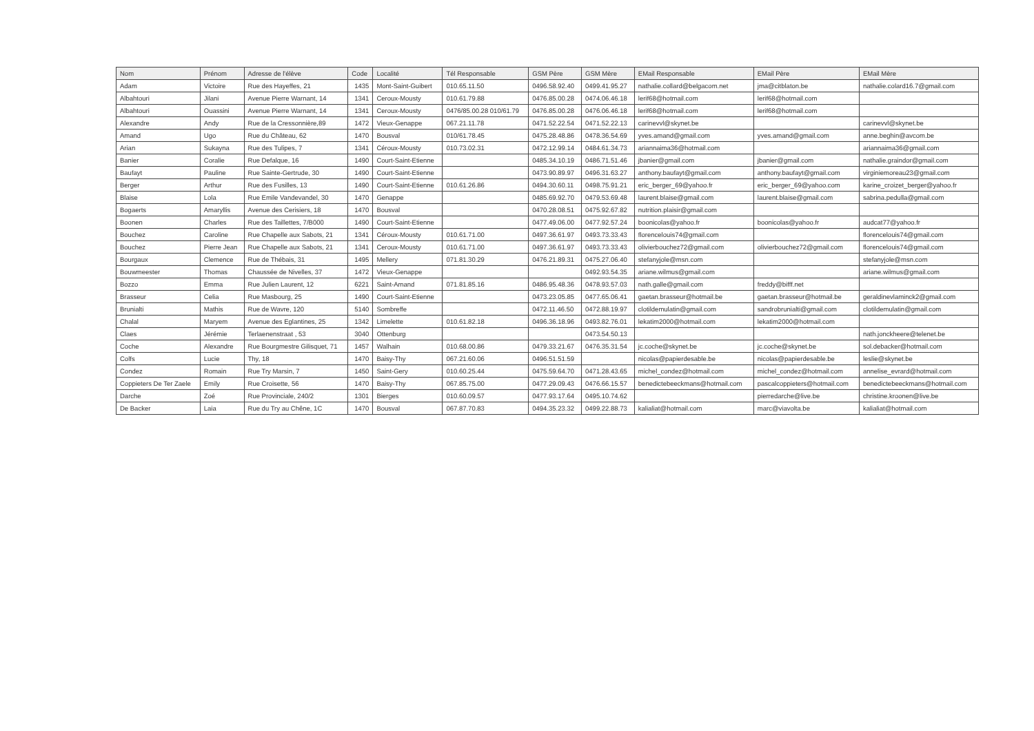| Nom | Prénom | Adresse de l'élève | Code | Localité | Tél Responsable | GSM Père | GSM Mère | EMail Responsable | EMail Père | EMail Mère |
| --- | --- | --- | --- | --- | --- | --- | --- | --- | --- | --- |
| Adam | Victoire | Rue des Hayeffes, 21 | 1435 | Mont-Saint-Guibert | 010.65.11.50 | 0496.58.92.40 | 0499.41.95.27 | nathalie.collard@belgacom.net | jma@citblaton.be | nathalie.colard16.7@gmail.com |
| Albahtouri | Jilani | Avenue Pierre Warnant, 14 | 1341 | Ceroux-Mousty | 010.61.79.88 | 0476.85.00.28 | 0474.06.46.18 | lerif68@hotmail.com | lerif68@hotmail.com | |
| Albahtouri | Ouassini | Avenue Pierre Warnant, 14 | 1341 | Ceroux-Mousty | 0476/85.00.28 010/61.79 | 0476.85.00.28 | 0476.06.46.18 | lerif68@hotmail.com | lerif68@hotmail.com | |
| Alexandre | Andy | Rue de la Cressonnière,89 | 1472 | Vieux-Genappe | 067.21.11.78 | 0471.52.22.54 | 0471.52.22.13 | carinevvl@skynet.be | | carinevvl@skynet.be |
| Amand | Ugo | Rue du Château, 62 | 1470 | Bousval | 010/61.78.45 | 0475.28.48.86 | 0478.36.54.69 | yves.amand@gmail.com | yves.amand@gmail.com | anne.beghin@avcom.be |
| Arian | Sukayna | Rue des Tulipes, 7 | 1341 | Céroux-Mousty | 010.73.02.31 | 0472.12.99.14 | 0484.61.34.73 | ariannaima36@hotmail.com | | ariannaima36@gmail.com |
| Banier | Coralie | Rue Defalque, 16 | 1490 | Court-Saint-Etienne | | 0485.34.10.19 | 0486.71.51.46 | jbanier@gmail.com | jbanier@gmail.com | nathalie.graindor@gmail.com |
| Baufayt | Pauline | Rue Sainte-Gertrude, 30 | 1490 | Court-Saint-Etienne | | 0473.90.89.97 | 0496.31.63.27 | anthony.baufayt@gmail.com | anthony.baufayt@gmail.com | virginiemoreau23@gmail.com |
| Berger | Arthur | Rue des Fusilles, 13 | 1490 | Court-Saint-Etienne | 010.61.26.86 | 0494.30.60.11 | 0498.75.91.21 | eric_berger_69@yahoo.fr | eric_berger_69@yahoo.com | karine_croizet_berger@yahoo.fr |
| Blaise | Lola | Rue Emile Vandevandel, 30 | 1470 | Genappe | | 0485.69.92.70 | 0479.53.69.48 | laurent.blaise@gmail.com | laurent.blaise@gmail.com | sabrina.pedulla@gmail.com |
| Bogaerts | Amaryllis | Avenue des Cerisiers, 18 | 1470 | Bousval | | 0470.28.08.51 | 0475.92.67.82 | nutrition.plaisir@gmail.com | | |
| Boonen | Charles | Rue des Taillettes, 7/B000 | 1490 | Court-Saint-Etienne | | 0477.49.06.00 | 0477.92.57.24 | boonicolas@yahoo.fr | boonicolas@yahoo.fr | audcat77@yahoo.fr |
| Bouchez | Caroline | Rue Chapelle aux Sabots, 21 | 1341 | Céroux-Mousty | 010.61.71.00 | 0497.36.61.97 | 0493.73.33.43 | florencelouis74@gmail.com | | florencelouis74@gmail.com |
| Bouchez | Pierre Jean | Rue Chapelle aux Sabots, 21 | 1341 | Ceroux-Mousty | 010.61.71.00 | 0497.36.61.97 | 0493.73.33.43 | olivierbouchez72@gmail.com | olivierbouchez72@gmail.com | florencelouis74@gmail.com |
| Bourgaux | Clemence | Rue de Thébais, 31 | 1495 | Mellery | 071.81.30.29 | 0476.21.89.31 | 0475.27.06.40 | stefanyjole@msn.com | | stefanyjole@msn.com |
| Bouwmeester | Thomas | Chaussée de Nivelles, 37 | 1472 | Vieux-Genappe | | | 0492.93.54.35 | ariane.wilmus@gmail.com | | ariane.wilmus@gmail.com |
| Bozzo | Emma | Rue Julien Laurent, 12 | 6221 | Saint-Amand | 071.81.85.16 | 0486.95.48.36 | 0478.93.57.03 | nath.galle@gmail.com | freddy@bifff.net | |
| Brasseur | Celia | Rue Masbourg, 25 | 1490 | Court-Saint-Etienne | | 0473.23.05.85 | 0477.65.06.41 | gaetan.brasseur@hotmail.be | gaetan.brasseur@hotmail.be | geraldinevlaminck2@gmail.com |
| Brunialti | Mathis | Rue de Wavre, 120 | 5140 | Sombreffe | | 0472.11.46.50 | 0472.88.19.97 | clotildemulatin@gmail.com | sandrobrunialti@gmail.com | clotildemulatin@gmail.com |
| Chalal | Maryem | Avenue des Eglantines, 25 | 1342 | Limelette | 010.61.82.18 | 0496.36.18.96 | 0493.82.76.01 | lekatim2000@hotmail.com | lekatim2000@hotmail.com | |
| Claes | Jérémie | Terlaenenstraat , 53 | 3040 | Ottenburg | | | 0473.54.50.13 | | | nath.jonckheere@telenet.be |
| Coche | Alexandre | Rue Bourgmestre Gilisquet, 71 | 1457 | Walhain | 010.68.00.86 | 0479.33.21.67 | 0476.35.31.54 | jc.coche@skynet.be | jc.coche@skynet.be | sol.debacker@hotmail.com |
| Colfs | Lucie | Thy, 18 | 1470 | Baisy-Thy | 067.21.60.06 | 0496.51.51.59 | | nicolas@papierdesable.be | nicolas@papierdesable.be | leslie@skynet.be |
| Condez | Romain | Rue Try Marsin, 7 | 1450 | Saint-Gery | 010.60.25.44 | 0475.59.64.70 | 0471.28.43.65 | michel_condez@hotmail.com | michel_condez@hotmail.com | annelise_evrard@hotmail.com |
| Coppieters De Ter Zaele | Emily | Rue Croisette, 56 | 1470 | Baisy-Thy | 067.85.75.00 | 0477.29.09.43 | 0476.66.15.57 | benedictebeeckmans@hotmail.com | pascalcoppieters@hotmail.com | benedictebeeckmans@hotmail.com |
| Darche | Zoé | Rue Provinciale, 240/2 | 1301 | Bierges | 010.60.09.57 | 0477.93.17.64 | 0495.10.74.62 | | pierredarche@live.be | christine.kroonen@live.be |
| De Backer | Laia | Rue du Try au Chêne, 1C | 1470 | Bousval | 067.87.70.83 | 0494.35.23.32 | 0499.22.88.73 | kalialiat@hotmail.com | marc@viavolta.be | kalialiat@hotmail.com |